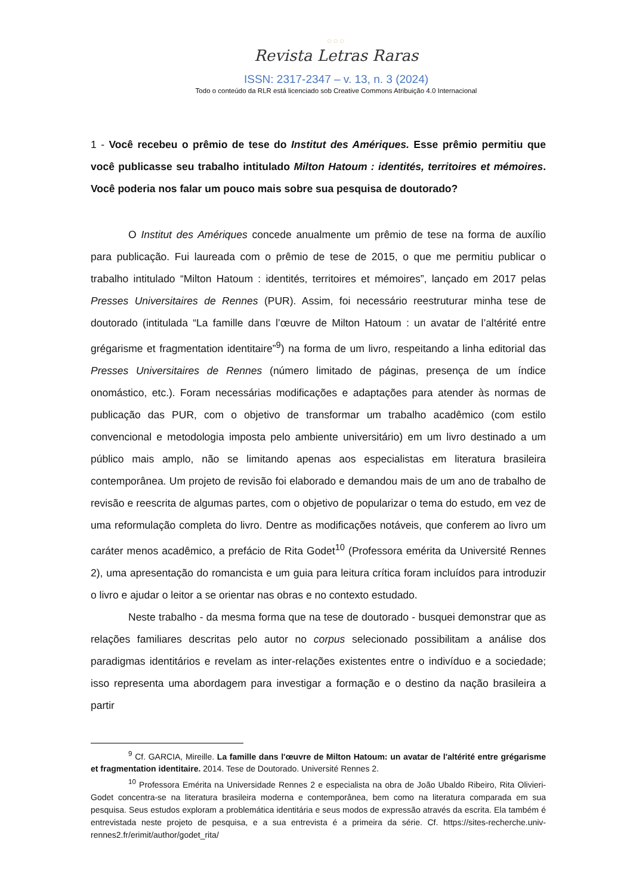○○○
Revista Letras Raras
ISSN: 2317-2347 – v. 13, n. 3 (2024)
Todo o conteúdo da RLR está licenciado sob Creative Commons Atribuição 4.0 Internacional
1 - Você recebeu o prêmio de tese do Institut des Amériques. Esse prêmio permitiu que você publicasse seu trabalho intitulado Milton Hatoum : identités, territoires et mémoires. Você poderia nos falar um pouco mais sobre sua pesquisa de doutorado?
O Institut des Amériques concede anualmente um prêmio de tese na forma de auxílio para publicação. Fui laureada com o prêmio de tese de 2015, o que me permitiu publicar o trabalho intitulado “Milton Hatoum : identités, territoires et mémoires”, lançado em 2017 pelas Presses Universitaires de Rennes (PUR). Assim, foi necessário reestruturar minha tese de doutorado (intitulada “La famille dans l’œuvre de Milton Hatoum : un avatar de l’altérité entre grégarisme et fragmentation identitaire”<sup>9</sup>) na forma de um livro, respeitando a linha editorial das Presses Universitaires de Rennes (número limitado de páginas, presença de um índice onomástico, etc.). Foram necessárias modificações e adaptações para atender às normas de publicação das PUR, com o objetivo de transformar um trabalho acadêmico (com estilo convencional e metodologia imposta pelo ambiente universitário) em um livro destinado a um público mais amplo, não se limitando apenas aos especialistas em literatura brasileira contemporânea. Um projeto de revisão foi elaborado e demandou mais de um ano de trabalho de revisão e reescrita de algumas partes, com o objetivo de popularizar o tema do estudo, em vez de uma reformulação completa do livro. Dentre as modificações notáveis, que conferem ao livro um caráter menos acadêmico, a prefácio de Rita Godet<sup>10</sup> (Professora emérita da Université Rennes 2), uma apresentação do romancista e um guia para leitura crítica foram incluídos para introduzir o livro e ajudar o leitor a se orientar nas obras e no contexto estudado.
Neste trabalho - da mesma forma que na tese de doutorado - busquei demonstrar que as relações familiares descritas pelo autor no corpus selecionado possibilitam a análise dos paradigmas identitários e revelam as inter-relações existentes entre o indivíduo e a sociedade; isso representa uma abordagem para investigar a formação e o destino da nação brasileira a partir
<sup>9</sup> Cf. GARCIA, Mireille. La famille dans l'œuvre de Milton Hatoum: un avatar de l'altérité entre grégarisme et fragmentation identitaire. 2014. Tese de Doutorado. Université Rennes 2.
<sup>10</sup> Professora Emérita na Universidade Rennes 2 e especialista na obra de João Ubaldo Ribeiro, Rita Olivieri-Godet concentra-se na literatura brasileira moderna e contemporânea, bem como na literatura comparada em sua pesquisa. Seus estudos exploram a problemática identitária e seus modos de expressão através da escrita. Ela também é entrevistada neste projeto de pesquisa, e a sua entrevista é a primeira da série. Cf. https://sites-recherche.univ-rennes2.fr/erimit/author/godet_rita/